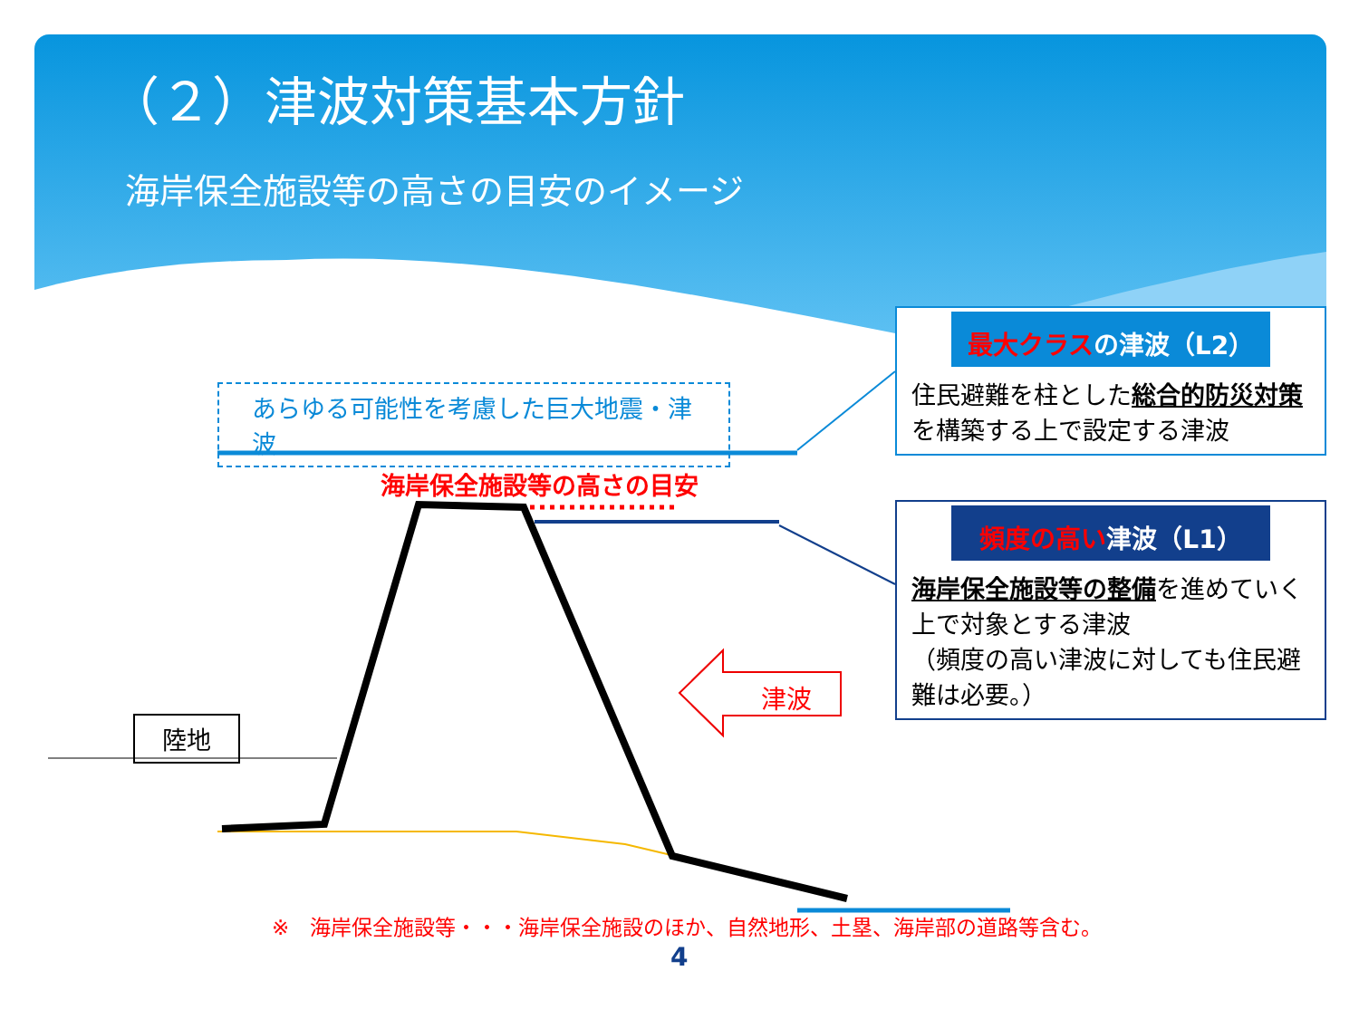（２）津波対策基本方針
海岸保全施設等の高さの目安のイメージ
あらゆる可能性を考慮した巨大地震・津波
海岸保全施設等の高さの目安
陸地
津波
最大クラスの津波（L2）
住民避難を柱とした総合的防災対策を構築する上で設定する津波
頻度の高い津波（L1）
海岸保全施設等の整備を進めていく上で対象とする津波
（頻度の高い津波に対しても住民避難は必要。）
※　海岸保全施設等・・・海岸保全施設のほか、自然地形、土塁、海岸部の道路等含む。
4